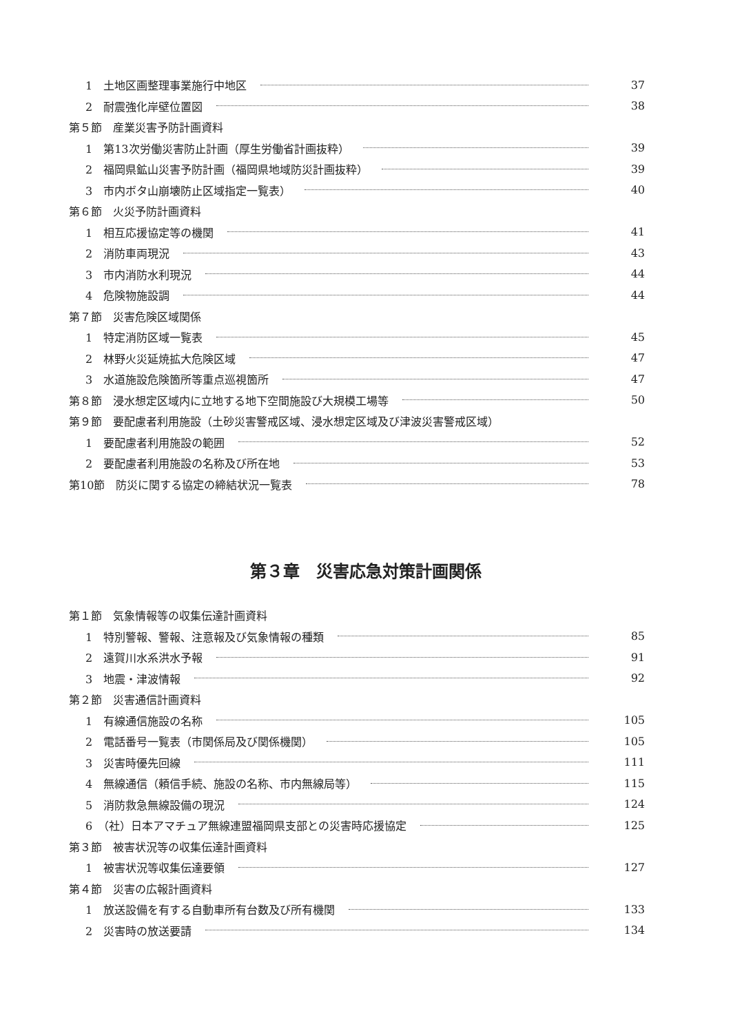1　土地区画整理事業施行中地区 37
2　耐震強化岸壁位置図 38
第５節　産業災害予防計画資料
1　第13次労働災害防止計画（厚生労働省計画抜粋） 39
2　福岡県鉱山災害予防計画（福岡県地域防災計画抜粋） 39
3　市内ボタ山崩壊防止区域指定一覧表） 40
第６節　火災予防計画資料
1　相互応援協定等の機関 41
2　消防車両現況 43
3　市内消防水利現況 44
4　危険物施設調 44
第７節　災害危険区域関係
1　特定消防区域一覧表 45
2　林野火災延焼拡大危険区域 47
3　水道施設危険箇所等重点巡視箇所 47
第８節　浸水想定区域内に立地する地下空間施設び大規模工場等 50
第９節　要配慮者利用施設（土砂災害警戒区域、浸水想定区域及び津波災害警戒区域）
1　要配慮者利用施設の範囲 52
2　要配慮者利用施設の名称及び所在地 53
第10節　防災に関する協定の締結状況一覧表 78
第３章　災害応急対策計画関係
第１節　気象情報等の収集伝達計画資料
1　特別警報、警報、注意報及び気象情報の種類 85
2　遠賀川水系洪水予報 91
3　地震・津波情報 92
第２節　災害通信計画資料
1　有線通信施設の名称 105
2　電話番号一覧表（市関係局及び関係機関） 105
3　災害時優先回線 111
4　無線通信（頼信手続、施設の名称、市内無線局等） 115
5　消防救急無線設備の現況 124
6　（社）日本アマチュア無線連盟福岡県支部との災害時応援協定 125
第３節　被害状況等の収集伝達計画資料
1　被害状況等収集伝達要領 127
第４節　災害の広報計画資料
1　放送設備を有する自動車所有台数及び所有機関 133
2　災害時の放送要請 134